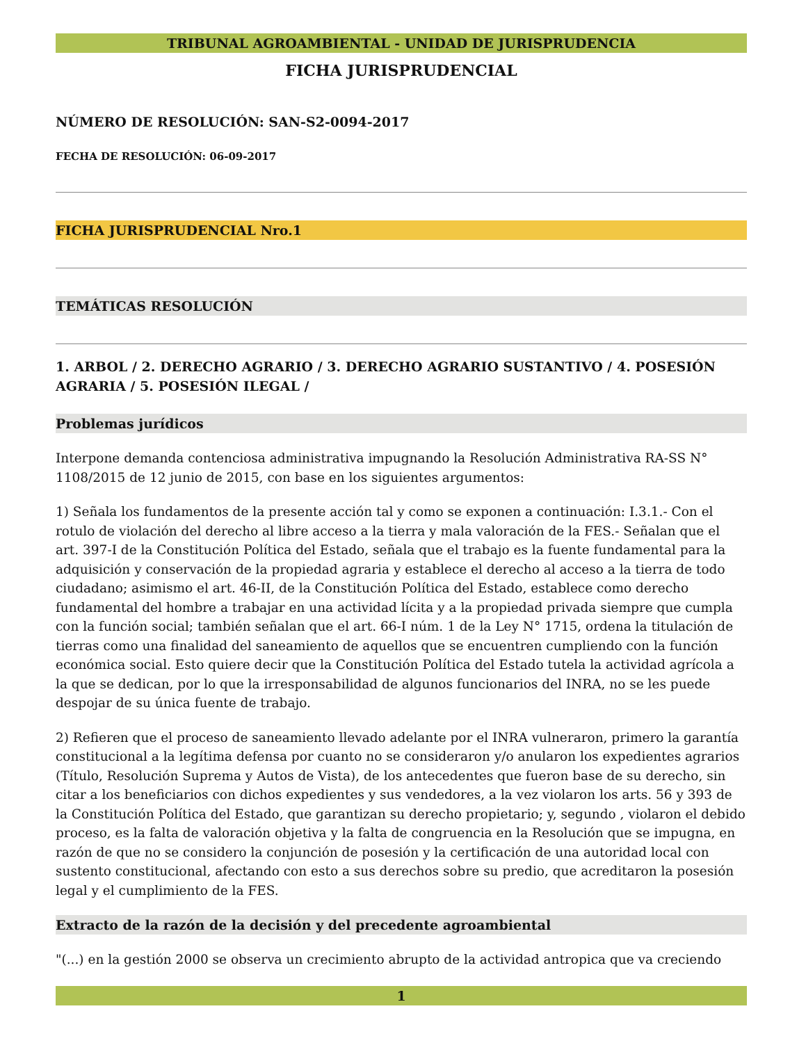TRIBUNAL AGROAMBIENTAL - UNIDAD DE JURISPRUDENCIA
FICHA JURISPRUDENCIAL
NÚMERO DE RESOLUCIÓN: SAN-S2-0094-2017
FECHA DE RESOLUCIÓN: 06-09-2017
FICHA JURISPRUDENCIAL Nro.1
TEMÁTICAS RESOLUCIÓN
1. ARBOL / 2. DERECHO AGRARIO / 3. DERECHO AGRARIO SUSTANTIVO / 4. POSESIÓN AGRARIA / 5. POSESIÓN ILEGAL /
Problemas jurídicos
Interpone demanda contenciosa administrativa impugnando la Resolución Administrativa RA-SS N° 1108/2015 de 12 junio de 2015, con base en los siguientes argumentos:
1) Señala los fundamentos de la presente acción tal y como se exponen a continuación: I.3.1.- Con el rotulo de violación del derecho al libre acceso a la tierra y mala valoración de la FES.- Señalan que el art. 397-I de la Constitución Política del Estado, señala que el trabajo es la fuente fundamental para la adquisición y conservación de la propiedad agraria y establece el derecho al acceso a la tierra de todo ciudadano; asimismo el art. 46-II, de la Constitución Política del Estado, establece como derecho fundamental del hombre a trabajar en una actividad lícita y a la propiedad privada siempre que cumpla con la función social; también señalan que el art. 66-I núm. 1 de la Ley N° 1715, ordena la titulación de tierras como una finalidad del saneamiento de aquellos que se encuentren cumpliendo con la función económica social. Esto quiere decir que la Constitución Política del Estado tutela la actividad agrícola a la que se dedican, por lo que la irresponsabilidad de algunos funcionarios del INRA, no se les puede despojar de su única fuente de trabajo.
2) Refieren que el proceso de saneamiento llevado adelante por el INRA vulneraron, primero la garantía constitucional a la legítima defensa por cuanto no se consideraron y/o anularon los expedientes agrarios (Título, Resolución Suprema y Autos de Vista), de los antecedentes que fueron base de su derecho, sin citar a los beneficiarios con dichos expedientes y sus vendedores, a la vez violaron los arts. 56 y 393 de la Constitución Política del Estado, que garantizan su derecho propietario; y, segundo , violaron el debido proceso, es la falta de valoración objetiva y la falta de congruencia en la Resolución que se impugna, en razón de que no se considero la conjunción de posesión y la certificación de una autoridad local con sustento constitucional, afectando con esto a sus derechos sobre su predio, que acreditaron la posesión legal y el cumplimiento de la FES.
Extracto de la razón de la decisión y del precedente agroambiental
"(...) en la gestión 2000 se observa un crecimiento abrupto de la actividad antropica que va creciendo
1